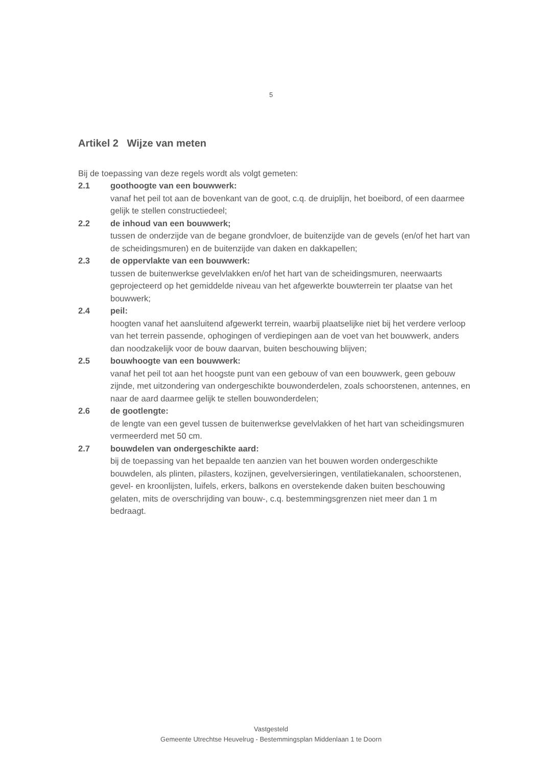5
Artikel 2 Wijze van meten
Bij de toepassing van deze regels wordt als volgt gemeten:
2.1 goothoogte van een bouwwerk:
vanaf het peil tot aan de bovenkant van de goot, c.q. de druiplijn, het boeibord, of een daarmee gelijk te stellen constructiedeel;
2.2 de inhoud van een bouwwerk;
tussen de onderzijde van de begane grondvloer, de buitenzijde van de gevels (en/of het hart van de scheidingsmuren) en de buitenzijde van daken en dakkapellen;
2.3 de oppervlakte van een bouwwerk:
tussen de buitenwerkse gevelvlakken en/of het hart van de scheidingsmuren, neerwaarts geprojecteerd op het gemiddelde niveau van het afgewerkte bouwterrein ter plaatse van het bouwwerk;
2.4 peil:
hoogten vanaf het aansluitend afgewerkt terrein, waarbij plaatselijke niet bij het verdere verloop van het terrein passende, ophogingen of verdiepingen aan de voet van het bouwwerk, anders dan noodzakelijk voor de bouw daarvan, buiten beschouwing blijven;
2.5 bouwhoogte van een bouwwerk:
vanaf het peil tot aan het hoogste punt van een gebouw of van een bouwwerk, geen gebouw zijnde, met uitzondering van ondergeschikte bouwonderdelen, zoals schoorstenen, antennes, en naar de aard daarmee gelijk te stellen bouwonderdelen;
2.6 de gootlengte:
de lengte van een gevel tussen de buitenwerkse gevelvlakken of het hart van scheidingsmuren vermeerderd met 50 cm.
2.7 bouwdelen van ondergeschikte aard:
bij de toepassing van het bepaalde ten aanzien van het bouwen worden ondergeschikte bouwdelen, als plinten, pilasters, kozijnen, gevelversieringen, ventilatiekanalen, schoorstenen, gevel- en kroonlijsten, luifels, erkers, balkons en overstekende daken buiten beschouwing gelaten, mits de overschrijding van bouw-, c.q. bestemmingsgrenzen niet meer dan 1 m bedraagt.
Vastgesteld
Gemeente Utrechtse Heuvelrug - Bestemmingsplan Middenlaan 1 te Doorn